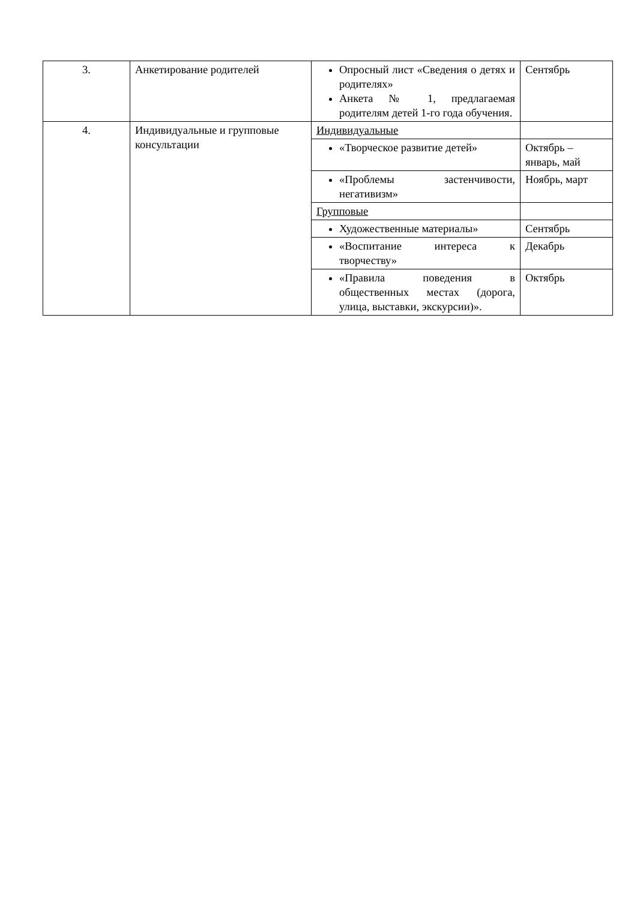| 3. | Анкетирование родителей | Опросный лист «Сведения о детях и родителях» Анкета № 1, предлагаемая родителям детей 1-го года обучения. | Сентябрь |
| 4. | Индивидуальные и групповые консультации | Индивидуальные | |
| | | «Творческое развитие детей» | Октябрь – январь, май |
| | | «Проблемы застенчивости, негативизм» | Ноябрь, март |
| | | Групповые | |
| | | Художественные материалы» | Сентябрь |
| | | «Воспитание интереса к творчеству» | Декабрь |
| | | «Правила поведения в общественных местах (дорога, улица, выставки, экскурсии)». | Октябрь |